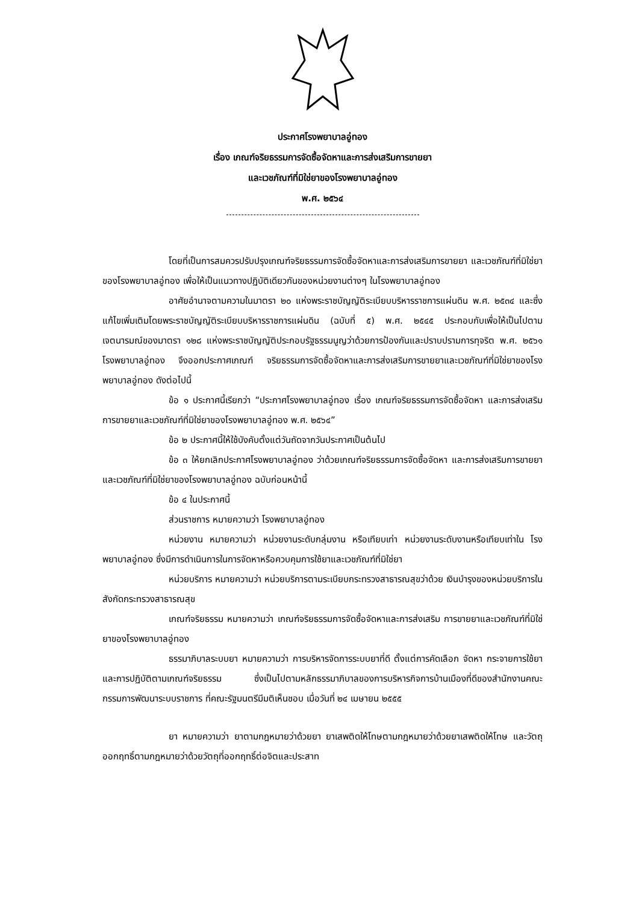ประกาศโรงพยาบาลอู่ทอง
เรื่อง เกณฑ์จริยธรรมการจัดซื้อจัดหาและการส่งเสริมการขายยา
และเวชภัณฑ์ที่มิใช่ยาของโรงพยาบาลอู่ทอง
พ.ศ. ๒๕๖๔
โดยที่เป็นการสมควรปรับปรุงเกณฑ์จริยธรรมการจัดซื้อจัดหาและการส่งเสริมการขายยา และเวชภัณฑ์ที่มิใช่ยาของโรงพยาบาลอู่ทอง เพื่อให้เป็นแนวทางปฏิบัติเดียวกันของหน่วยงานต่างๆ ในโรงพยาบาลอู่ทอง
อาศัยอำนาจตามความในมาตรา ๒๐ แห่งพระราชบัญญัติระเบียบบริหารราชการแผ่นดิน พ.ศ. ๒๕๓๔ และซึ่งแก้ไขเพิ่มเติมโดยพระราชบัญญัติระเบียบบริหารราชการแผ่นดิน (ฉบับที่ ๕) พ.ศ. ๒๕๔๕ ประกอบกับเพื่อให้เป็นไปตามเจตนารมณ์ของมาตรา ๑๒๘ แห่งพระราชบัญญัติประกอบรัฐธรรมนูญว่าด้วยการป้องกันและปราบปรามการทุจริต พ.ศ. ๒๕๖๑ โรงพยาบาลอู่ทอง จึงออกประกาศเกณฑ์ จริยธรรมการจัดซื้อจัดหาและการส่งเสริมการขายยาและเวชภัณฑ์ที่มิใช่ยาของโรงพยาบาลอู่ทอง ดังต่อไปนี้
ข้อ ๑ ประกาศนี้เรียกว่า “ประกาศโรงพยาบาลอู่ทอง เรื่อง เกณฑ์จริยธรรมการจัดซื้อจัดหา และการส่งเสริมการขายยาและเวชภัณฑ์ที่มิใช่ยาของโรงพยาบาลอู่ทอง พ.ศ. ๒๕๖๔”
ข้อ ๒ ประกาศนี้ให้ใช้บังคับตั้งแต่วันถัดจากวันประกาศเป็นต้นไป
ข้อ ๓ ให้ยกเลิกประกาศโรงพยาบาลอู่ทอง ว่าด้วยเกณฑ์จริยธรรมการจัดซื้อจัดหา และการส่งเสริมการขายยาและเวชภัณฑ์ที่มิใช่ยาของโรงพยาบาลอู่ทอง ฉบับก่อนหน้านี้
ข้อ ๔ ในประกาศนี้
ส่วนราชการ หมายความว่า โรงพยาบาลอู่ทอง
หน่วยงาน หมายความว่า หน่วยงานระดับกลุ่มงาน หรือเทียบเท่า หน่วยงานระดับงานหรือเทียบเท่าใน โรงพยาบาลอู่ทอง ซึ่งมีการดำเนินการในการจัดหาหรือควบคุมการใช้ยาและเวชภัณฑ์ที่มิใช่ยา
หน่วยบริการ หมายความว่า หน่วยบริการตามระเบียบกระทรวงสาธารณสุขว่าด้วย เงินบำรุงของหน่วยบริการในสังกัดกระทรวงสาธารณสุข
เกณฑ์จริยธรรม หมายความว่า เกณฑ์จริยธรรมการจัดซื้อจัดหาและการส่งเสริม การขายยาและเวชภัณฑ์ที่มิใช่ยาของโรงพยาบาลอู่ทอง
ธรรมาภิบาลระบบยา หมายความว่า การบริหารจัดการระบบยาที่ดี ตั้งแต่การคัดเลือก จัดหา กระจายการใช้ยา และการปฏิบัติตามเกณฑ์จริยธรรม ซึ่งเป็นไปตามหลักธรรมาภิบาลของการบริหารกิจการบ้านเมืองที่ดีของสำนักงานคณะกรรมการพัฒนาระบบราชการ ที่คณะรัฐมนตรีมีมติเห็นชอบ เมื่อวันที่ ๒๔ เมษายน ๒๕๕๕
ยา หมายความว่า ยาตามกฎหมายว่าด้วยยา ยาเสพติดให้โทษตามกฎหมายว่าด้วยยาเสพติดให้โทษ และวัตถุออกฤทธิ์ตามกฎหมายว่าด้วยวัตถุที่ออกฤทธิ์ต่อจิตและประสาท